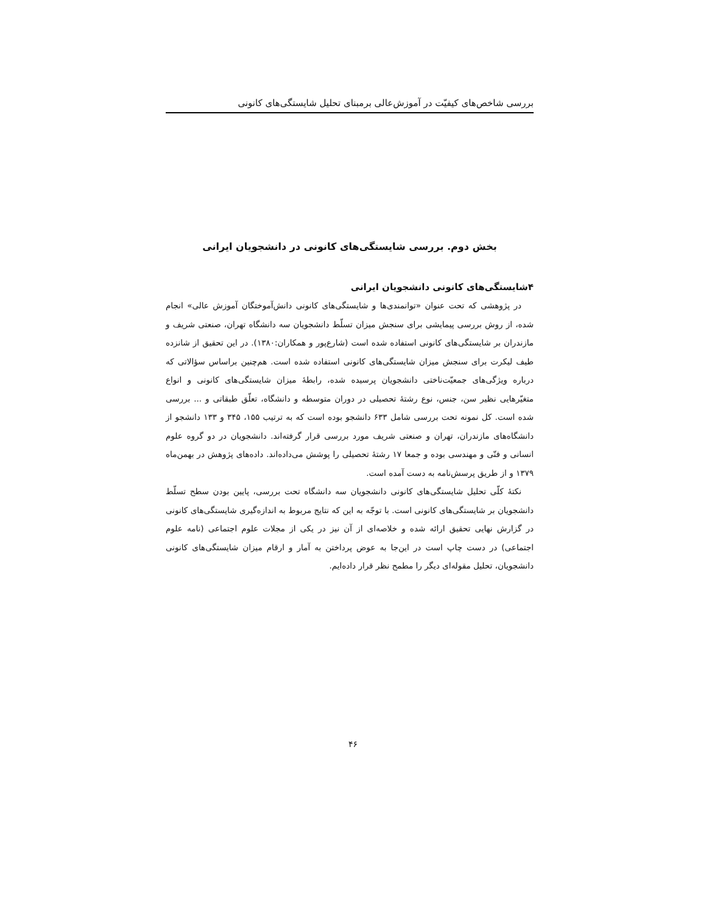بررسی شاخص‌های کیفیّت در آموزش‌عالی برمبنای تحلیل شایستگی‌های کانونی
بخش دوم. بررسی شایستگی‌های کانونی در دانشجویان ایرانی
۴شایستگی‌های کانونی دانشجویان ایرانی
در پژوهشی که تحت عنوان «توانمندی‌ها و شایستگی‌های کانونی دانش‌آموختگان آموزش عالی» انجام شده، از روش بررسی پیمایشی برای سنجش میزان تسلّط دانشجویان سه دانشگاه تهران، صنعتی شریف و مازندران بر شایستگی‌های کانونی استفاده شده است (شارع‌پور و همکاران:۱۳۸۰). در این تحقیق از شانزده طیف لیکرت برای سنجش میزان شایستگی‌های کانونی استفاده شده است. هم‌چنین براساس سؤالاتی که درباره ویژگی‌های جمعیّت‌ناختی دانشجویان پرسیده شده، رابطهٔ میزان شایستگی‌های کانونی و انواع متغیّرهایی نظیر سن، جنس، نوع رشتهٔ تحصیلی در دوران متوسطه و دانشگاه، تعلّق طبقاتی و ... بررسی شده است. کل نمونه تحت بررسی شامل ۶۳۳ دانشجو بوده است که به ترتیب ۱۵۵، ۳۴۵ و ۱۳۳ دانشجو از دانشگاه‌های مازندران، تهران و صنعتی شریف مورد بررسی قرار گرفته‌اند. دانشجویان در دو گروه علوم انسانی و فنّی و مهندسی بوده و جمعا ۱۷ رشتهٔ تحصیلی را پوشش می‌داده‌اند. داده‌های پژوهش در بهمن‌ماه ۱۳۷۹ و از طریق پرسش‌نامه به دست آمده است.
نکتهٔ کلّی تحلیل شایستگی‌های کانونی دانشجویان سه دانشگاه تحت بررسی، پایین بودن سطح تسلّط دانشجویان بر شایستگی‌های کانونی است. با توجّه به این که نتایج مربوط به اندازه‌گیری شایستگی‌های کانونی در گزارش نهایی تحقیق ارائه شده و خلاصه‌ای از آن نیز در یکی از مجلات علوم اجتماعی (نامه علوم اجتماعی) در دست چاپ است در این‌جا به عوض پرداختن به آمار و ارقام میزان شایستگی‌های کانونی دانشجویان، تحلیل مقوله‌ای دیگر را مطمح نظر قرار داده‌ایم.
۴۶